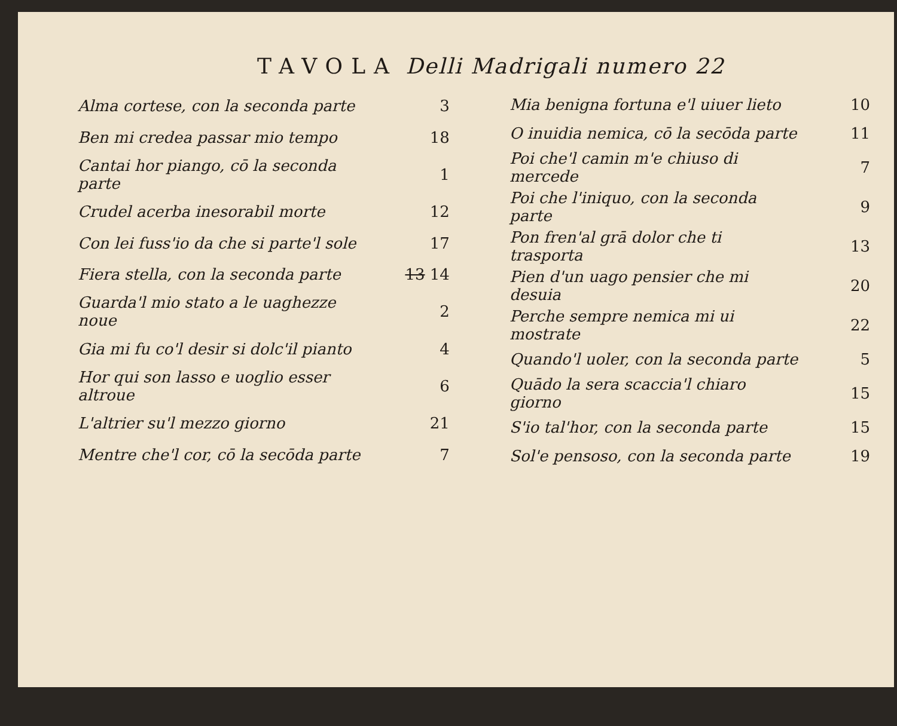TAVOLA Delli Madrigali numero 22
| Alma cortese, con la seconda parte | 3 |
| Ben mi credea passar mio tempo | 18 |
| Cantai hor piango, cō la seconda parte | 1 |
| Crudel acerba inesorabil morte | 12 |
| Con lei fuss'io da che si parte'l sole | 17 |
| Fiera stella, con la seconda parte | 13 14 |
| Guarda'l mio stato a le uaghezze noue | 2 |
| Gia mi fu co'l desir si dolc'il pianto | 4 |
| Hor qui son lasso e uoglio esser altroue | 6 |
| L'altrier su'l mezzo giorno | 21 |
| Mentre che'l cor, cō la secōda parte | 7 |
| Mia benigna fortuna e'l uiuer lieto | 10 |
| O inuidia nemica, cō la secōda parte | 11 |
| Poi che'l camin m'e chiuso di mercede | 7 |
| Poi che l'iniquo, con la seconda parte | 9 |
| Pon fren'al grā dolor che ti trasporta | 13 |
| Pien d'un uago pensier che mi desuia | 20 |
| Perche sempre nemica mi ui mostrate | 22 |
| Quando'l uoler, con la seconda parte | 5 |
| Quādo la sera scaccia'l chiaro giorno | 15 |
| S'io tal'hor, con la seconda parte | 15 |
| Sol'e pensoso, con la seconda parte | 19 |